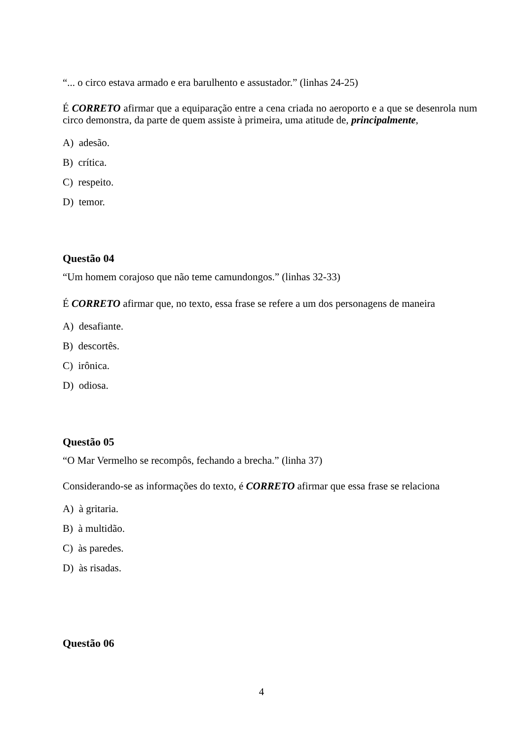“... o circo estava armado e era barulhento e assustador.” (linhas 24-25)
É CORRETO afirmar que a equiparação entre a cena criada no aeroporto e a que se desenrola num circo demonstra, da parte de quem assiste à primeira, uma atitude de, principalmente,
A) adesão.
B) crítica.
C) respeito.
D) temor.
Questão 04
“Um homem corajoso que não teme camundongos.” (linhas 32-33)
É CORRETO afirmar que, no texto, essa frase se refere a um dos personagens de maneira
A) desafiante.
B) descortês.
C) irônica.
D) odiosa.
Questão 05
“O Mar Vermelho se recompôs, fechando a brecha.” (linha 37)
Considerando-se as informações do texto, é CORRETO afirmar que essa frase se relaciona
A) à gritaria.
B) à multidão.
C) às paredes.
D) às risadas.
Questão 06
4